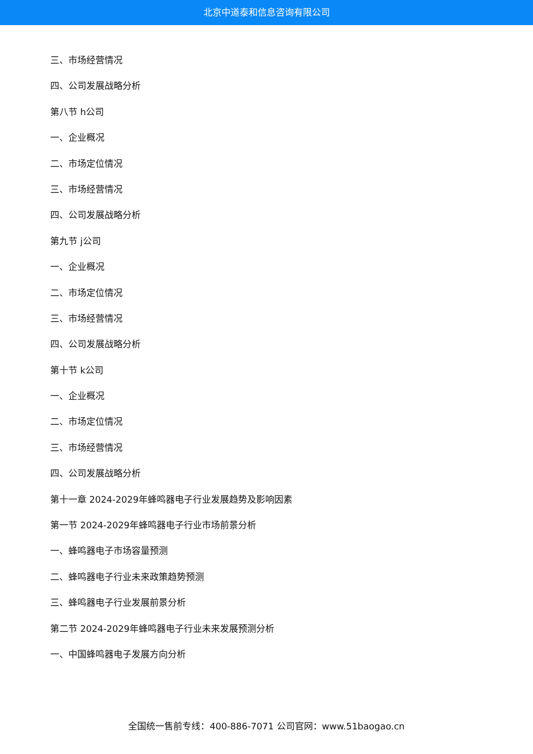北京中道泰和信息咨询有限公司
三、市场经营情况
四、公司发展战略分析
第八节 h公司
一、企业概况
二、市场定位情况
三、市场经营情况
四、公司发展战略分析
第九节 j公司
一、企业概况
二、市场定位情况
三、市场经营情况
四、公司发展战略分析
第十节 k公司
一、企业概况
二、市场定位情况
三、市场经营情况
四、公司发展战略分析
第十一章 2024-2029年蜂鸣器电子行业发展趋势及影响因素
第一节 2024-2029年蜂鸣器电子行业市场前景分析
一、蜂鸣器电子市场容量预测
二、蜂鸣器电子行业未来政策趋势预测
三、蜂鸣器电子行业发展前景分析
第二节 2024-2029年蜂鸣器电子行业未来发展预测分析
一、中国蜂鸣器电子发展方向分析
全国统一售前专线：400-886-7071 公司官网：www.51baogao.cn